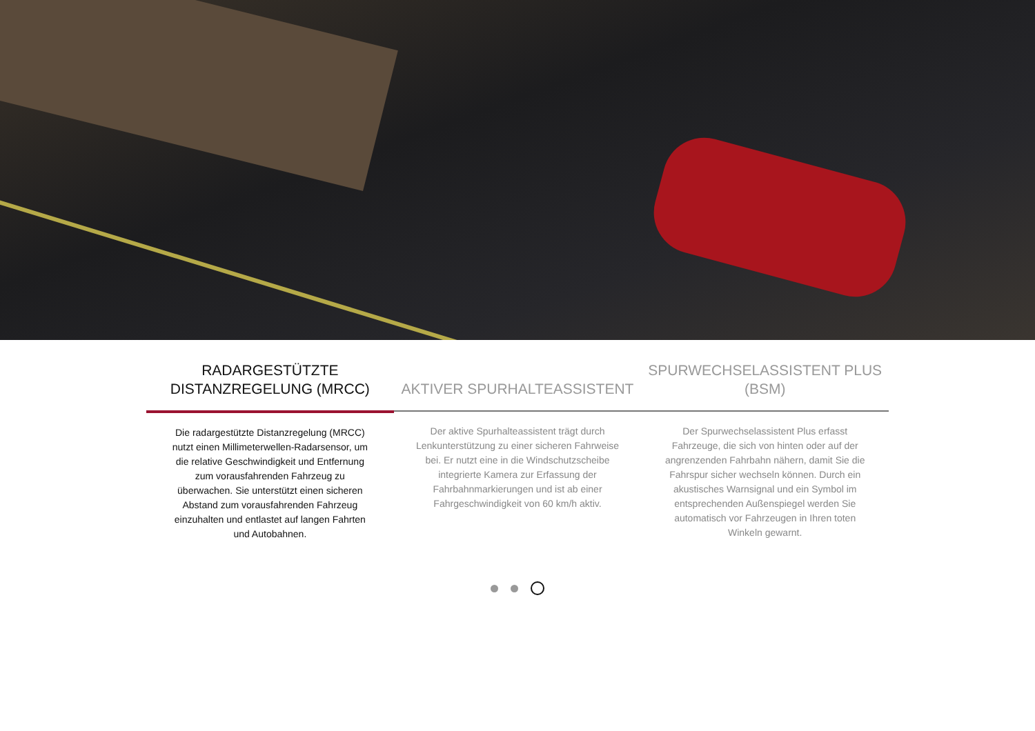RADARGESTÜTZTE
DISTANZREGELUNG (MRCC)
Die radargestützte Distanzregelung (MRCC) nutzt einen Millimeterwellen-Radarsensor, um die relative Geschwindigkeit und Entfernung zum vorausfahrenden Fahrzeug zu überwachen. Sie unterstützt einen sicheren Abstand zum vorausfahrenden Fahrzeug einzuhalten und entlastet auf langen Fahrten und Autobahnen.
AKTIVER SPURHALTEASSISTENT
Der aktive Spurhalteassistent trägt durch Lenkunterstützung zu einer sicheren Fahrweise bei. Er nutzt eine in die Windschutzscheibe integrierte Kamera zur Erfassung der Fahrbahnmarkierungen und ist ab einer Fahrgeschwindigkeit von 60 km/h aktiv.
SPURWECHSELASSISTENT PLUS
(BSM)
Der Spurwechselassistent Plus erfasst Fahrzeuge, die sich von hinten oder auf der angrenzenden Fahrbahn nähern, damit Sie die Fahrspur sicher wechseln können. Durch ein akustisches Warnsignal und ein Symbol im entsprechenden Außenspiegel werden Sie automatisch vor Fahrzeugen in Ihren toten Winkeln gewarnt.